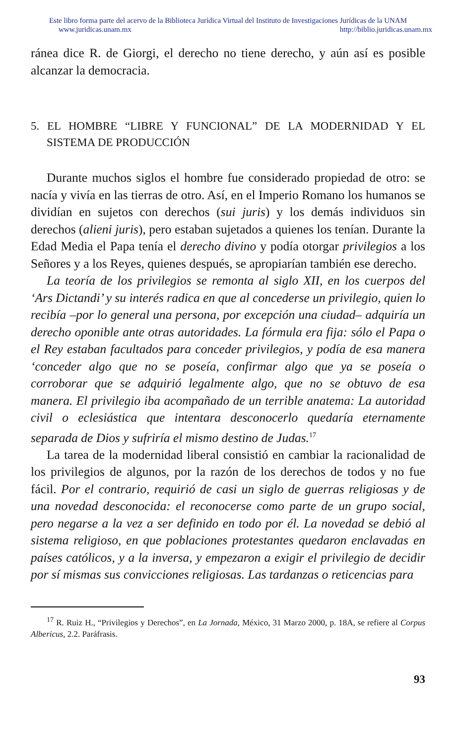Este libro forma parte del acervo de la Biblioteca Jurídica Virtual del Instituto de Investigaciones Jurídicas de la UNAM
www.juridicas.unam.mx http://biblio.juridicas.unam.mx
ránea dice R. de Giorgi, el derecho no tiene derecho, y aún así es posible alcanzar la democracia.
5. EL HOMBRE “LIBRE Y FUNCIONAL” DE LA MODERNIDAD Y EL SISTEMA DE PRODUCCIÓN
Durante muchos siglos el hombre fue considerado propiedad de otro: se nacía y vivía en las tierras de otro. Así, en el Imperio Romano los humanos se dividían en sujetos con derechos (sui juris) y los demás individuos sin derechos (alieni juris), pero estaban sujetados a quienes los tenían. Durante la Edad Media el Papa tenía el derecho divino y podía otorgar privilegios a los Señores y a los Reyes, quienes después, se apropiarían también ese derecho.
La teoría de los privilegios se remonta al siglo XII, en los cuerpos del ‘Ars Dictandi’ y su interés radica en que al concederse un privilegio, quien lo recibía –por lo general una persona, por excepción una ciudad– adquiría un derecho oponible ante otras autoridades. La fórmula era fija: sólo el Papa o el Rey estaban facultados para conceder privilegios, y podía de esa manera ‘conceder algo que no se poseía, confirmar algo que ya se poseía o corroborar que se adquirió legalmente algo, que no se obtuvo de esa manera. El privilegio iba acompañado de un terrible anatema: La autoridad civil o eclesiástica que intentara desconocerlo quedaría eternamente separada de Dios y sufriría el mismo destino de Judas.<sup>17</sup>
La tarea de la modernidad liberal consistió en cambiar la racionalidad de los privilegios de algunos, por la razón de los derechos de todos y no fue fácil. Por el contrario, requirió de casi un siglo de guerras religiosas y de una novedad desconocida: el reconocerse como parte de un grupo social, pero negarse a la vez a ser definido en todo por él. La novedad se debió al sistema religioso, en que poblaciones protestantes quedaron enclavadas en países católicos, y a la inversa, y empezaron a exigir el privilegio de decidir por sí mismas sus convicciones religiosas. Las tardanzas o reticencias para
<sup>17</sup> R. Ruiz H., “Privilegios y Derechos”, en La Jornada, México, 31 Marzo 2000, p. 18A, se refiere al Corpus Albericus, 2.2. Paráfrasis.
93